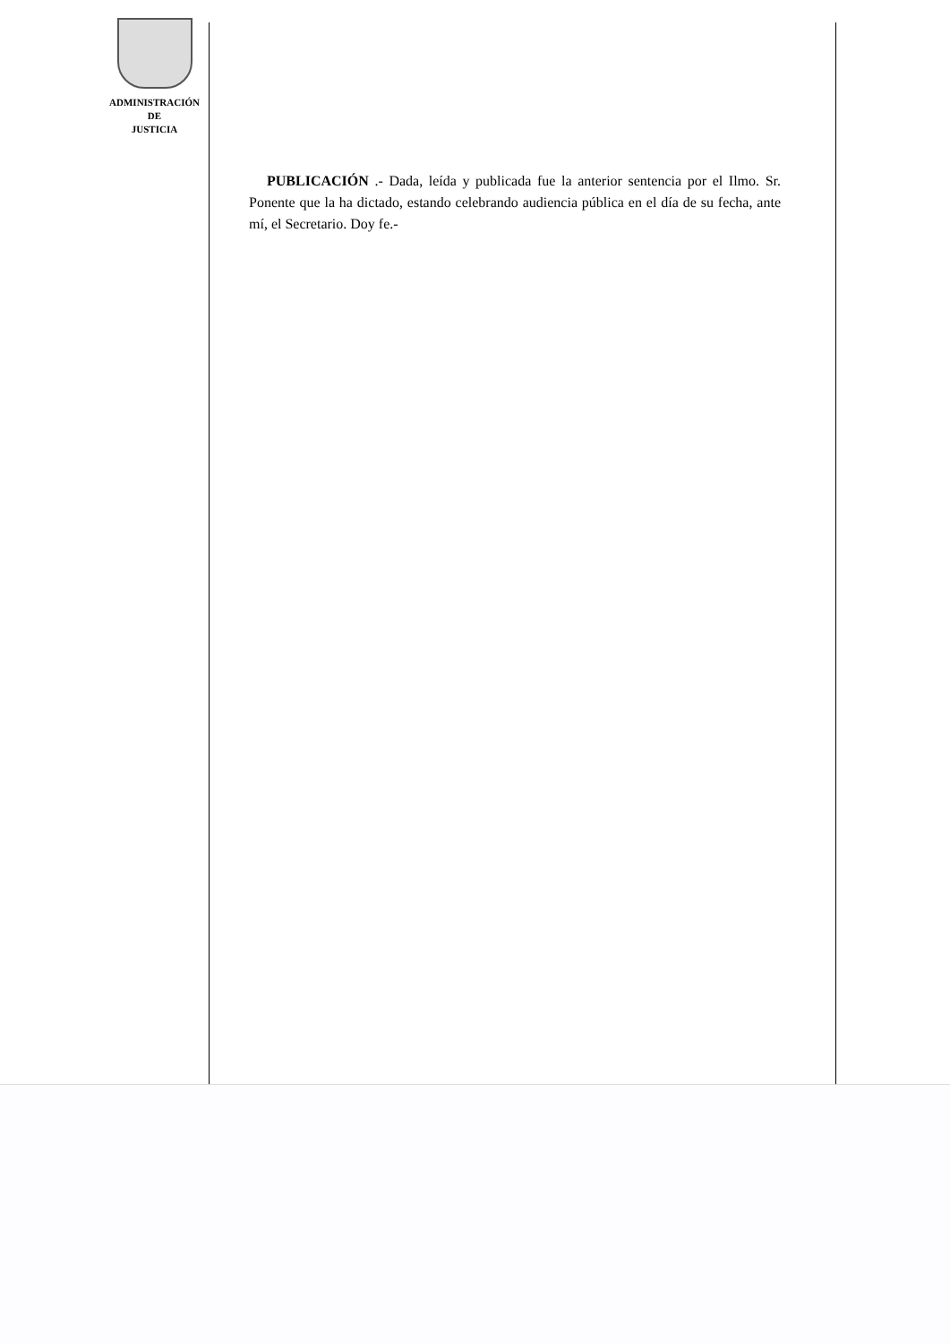ADMINISTRACIÓN
DE
JUSTICIA
PUBLICACIÓN .- Dada, leída y publicada fue la anterior sentencia por el Ilmo. Sr. Ponente que la ha dictado, estando celebrando audiencia pública en el día de su fecha, ante mí, el Secretario. Doy fe.-